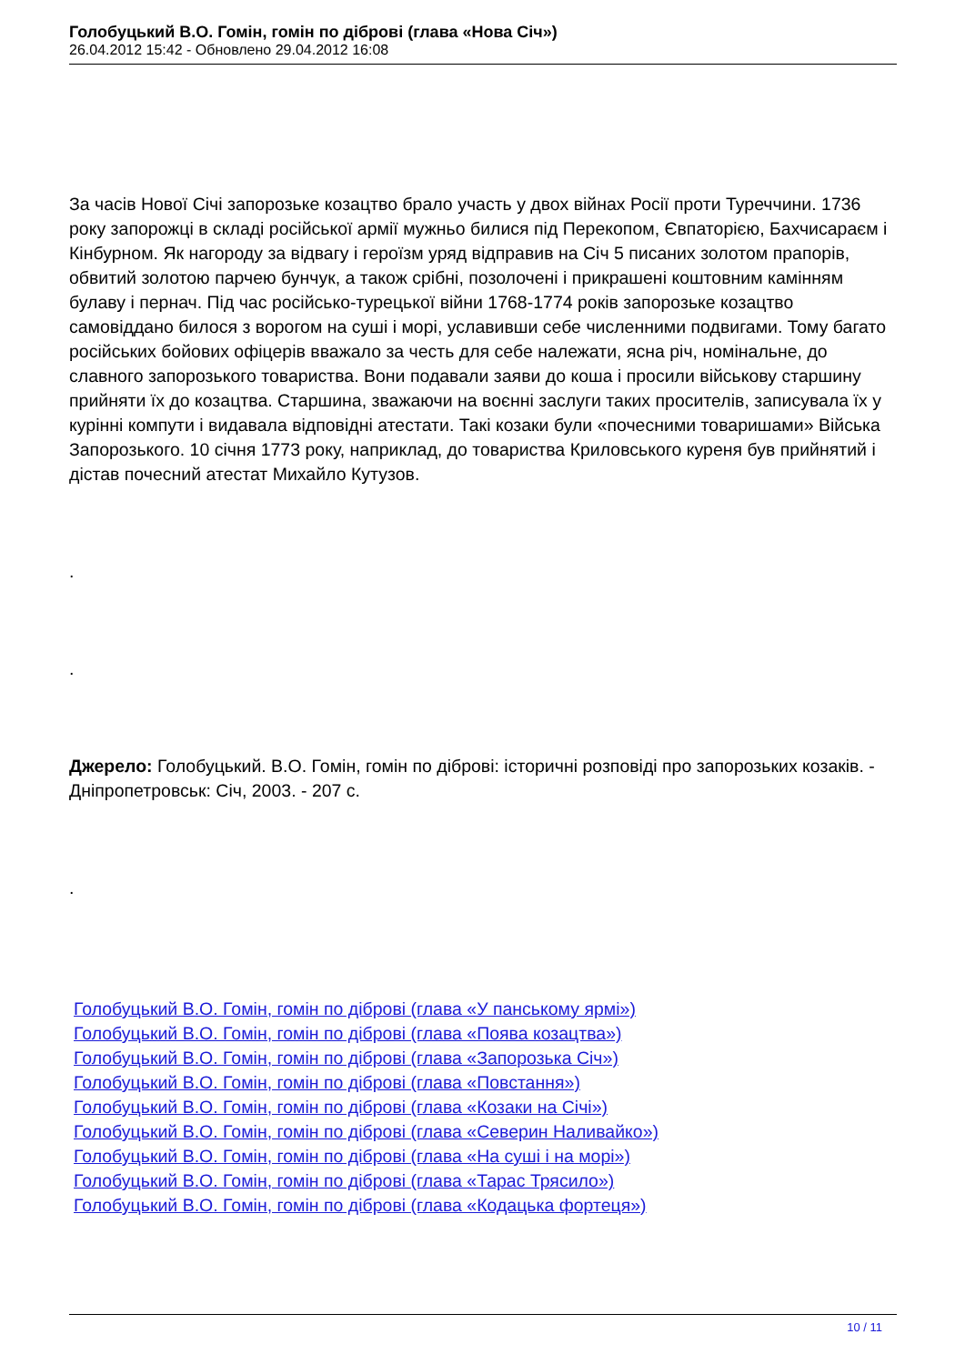Голобуцький В.О. Гомін, гомін по діброві (глава «Нова Січ»)
26.04.2012 15:42 - Обновлено 29.04.2012 16:08
За часів Нової Січі запорозьке козацтво брало участь у двох війнах Росії проти Туреччини. 1736 року запорожці в складі російської армії мужньо билися під Перекопом, Євпаторією, Бахчисараєм і Кінбурном. Як нагороду за відвагу і героїзм уряд відправив на Січ 5 писаних золотом прапорів, обвитий золотою парчею бунчук, а також срібні, позолочені і прикрашені коштовним камінням булаву і пернач. Під час російсько-турецької війни 1768-1774 років запорозьке козацтво самовіддано билося з ворогом на суші і морі, уславивши себе численними подвигами. Тому багато російських бойових офіцерів вважало за честь для себе належати, ясна річ, номінальне, до славного запорозького товариства. Вони подавали заяви до коша і просили військову старшину прийняти їх до козацтва. Старшина, зважаючи на воєнні заслуги таких просителів, записувала їх у курінні компути і видавала відповідні атестати. Такі козаки були «почесними товаришами» Війська Запорозького. 10 січня 1773 року, наприклад, до товариства Криловського куреня був прийнятий і дістав почесний атестат Михайло Кутузов.
.
.
Джерело: Голобуцький. В.О. Гомін, гомін по діброві: історичні розповіді про запорозьких козаків. - Дніпропетровськ: Січ, 2003. - 207 с.
.
Голобуцький В.О. Гомін, гомін по діброві (глава «У панському ярмі»)
Голобуцький В.О. Гомін, гомін по діброві (глава «Поява козацтва»)
Голобуцький В.О. Гомін, гомін по діброві (глава «Запорозька Січ»)
Голобуцький В.О. Гомін, гомін по діброві (глава «Повстання»)
Голобуцький В.О. Гомін, гомін по діброві (глава «Козаки на Січі»)
Голобуцький В.О. Гомін, гомін по діброві (глава «Северин Наливайко»)
Голобуцький В.О. Гомін, гомін по діброві (глава «На суші і на морі»)
Голобуцький В.О. Гомін, гомін по діброві (глава «Тарас Трясило»)
Голобуцький В.О. Гомін, гомін по діброві (глава «Кодацька фортеця»)
10 / 11